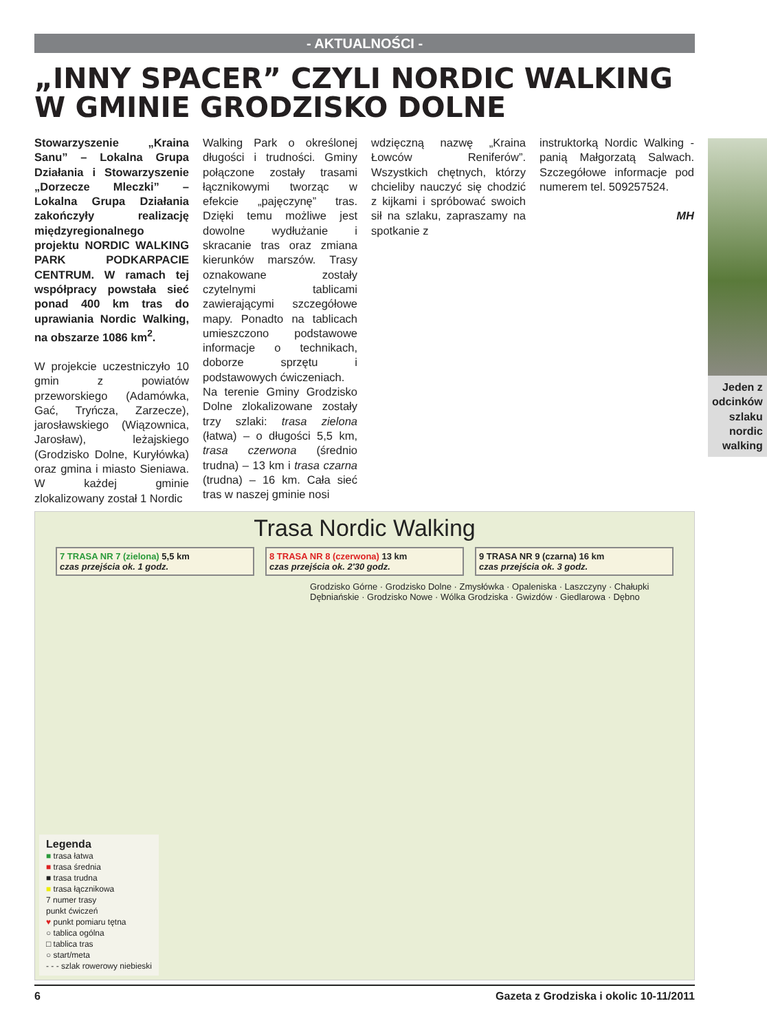- AKTUALNOŚCI -
„INNY SPACER” CZYLI NORDIC WALKING W GMINIE GRODZISKO DOLNE
Stowarzyszenie „Kraina Sanu” – Lokalna Grupa Działania i Stowarzyszenie „Dorzecze Mleczki” – Lokalna Grupa Działania zakończyły realizację międzyregionalnego projektu NORDIC WALKING PARK PODKARPACIE CENTRUM. W ramach tej współpracy powstała sieć ponad 400 km tras do uprawiania Nordic Walking, na obszarze 1086 km<sup>2</sup>.
W projekcie uczestniczyło 10 gmin z powiatów przeworskiego (Adamówka, Gać, Tryńcza, Zarzecze), jarosławskiego (Wiązownica, Jarosław), leżajskiego (Grodzisko Dolne, Kuryłówka) oraz gmina i miasto Sieniawa. W każdej gminie zlokalizowany został 1 Nordic
Walking Park o określonej długości i trudności. Gminy połączone zostały trasami łącznikowymi tworząc w efekcie „pajęczynę” tras. Dzięki temu możliwe jest dowolne wydłużanie i skracanie tras oraz zmiana kierunków marszów. Trasy oznakowane zostały czytelnymi tablicami zawierającymi szczegółowe mapy. Ponadto na tablicach umieszczono podstawowe informacje o technikach, doborze sprzętu i podstawowych ćwiczeniach.
Na terenie Gminy Grodzisko Dolne zlokalizowane zostały trzy szlaki: trasa zielona (łatwa) – o długości 5,5 km, trasa czerwona (średnio trudna) – 13 km i trasa czarna (trudna) – 16 km. Cała sieć tras w naszej gminie nosi
wdzięczną nazwę „Kraina Łowców Reniferów”. Wszystkich chętnych, którzy chcieliby nauczyć się chodzić z kijkami i spróbować swoich sił na szlaku, zapraszamy na spotkanie z
instruktorką Nordic Walking - panią Małgorzatą Salwach. Szczegółowe informacje pod numerem tel. 509257524.
MH
Jeden z odcinków szlaku nordic walking
Trasa Nordic Walking
7 TRASA NR 7 (zielona) 5,5 km
czas przejścia ok. 1 godz.
8 TRASA NR 8 (czerwona) 13 km
czas przejścia ok. 2'30 godz.
9 TRASA NR 9 (czarna) 16 km
czas przejścia ok. 3 godz.
Grodzisko Górne · Grodzisko Dolne · Zmysłówka · Opaleniska · Laszczyny · Chałupki Dębniańskie · Grodzisko Nowe · Wólka Grodziska · Gwizdów · Giedlarowa · Dębno
Legenda
■ trasa łatwa
■ trasa średnia
■ trasa trudna
■ trasa łącznikowa
7 numer trasy
punkt ćwiczeń
♥ punkt pomiaru tętna
○ tablica ogólna
□ tablica tras
○ start/meta
- - - szlak rowerowy niebieski
6 Gazeta z Grodziska i okolic 10-11/2011